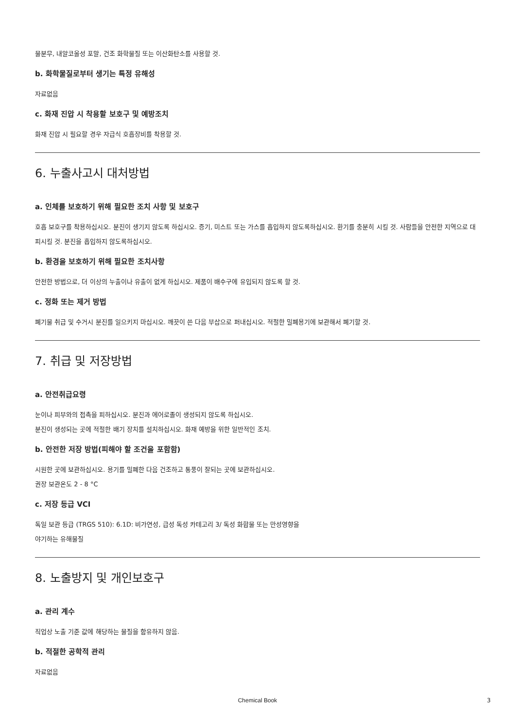물분무, 내알코올성 포말, 건조 화학물질 또는 이산화탄소를 사용할 것.
b. 화학물질로부터 생기는 특정 유해성
자료없음
c. 화재 진압 시 착용할 보호구 및 예방조치
화재 진압 시 필요할 경우 자급식 호흡장비를 착용할 것.
6. 누출사고시 대처방법
a. 인체를 보호하기 위해 필요한 조치 사항 및 보호구
호흡 보호구를 착용하십시오. 분진이 생기지 않도록 하십시오. 증기, 미스트 또는 가스를 흡입하지 않도록하십시오. 환기를 충분히 시킬 것. 사람들을 안전한 지역으로 대피시킬 것. 분진을 흡입하지 않도록하십시오.
b. 환경을 보호하기 위해 필요한 조치사항
안전한 방법으로, 더 이상의 누출이나 유출이 없게 하십시오. 제품이 배수구에 유입되지 않도록 할 것.
c. 정화 또는 제거 방법
폐기물 취급 및 수거시 분진를 일으키지 마십시오. 깨끗이 쓴 다음 부삽으로 퍼내십시오. 적절한 밀폐용기에 보관해서 폐기할 것.
7. 취급 및 저장방법
a. 안전취급요령
눈이나 피부와의 접촉을 피하십시오. 분진과 에어로졸이 생성되지 않도록 하십시오.
분진이 생성되는 곳에 적절한 배기 장치를 설치하십시오. 화재 예방을 위한 일반적인 조치.
b. 안전한 저장 방법(피해야 할 조건을 포함함)
시원한 곳에 보관하십시오. 용기를 밀폐한 다음 건조하고 통풍이 잘되는 곳에 보관하십시오.
권장 보관온도 2 - 8 °C
c. 저장 등급 VCI
독일 보관 등급 (TRGS 510): 6.1D: 비가연성, 급성 독성 카테고리 3/ 독성 화합물 또는 만성영향을
야기하는 유해물질
8. 노출방지 및 개인보호구
a. 관리 계수
직업상 노출 기준 값에 해당하는 물질을 함유하지 않음.
b. 적절한 공학적 관리
자료없음
Chemical Book 3